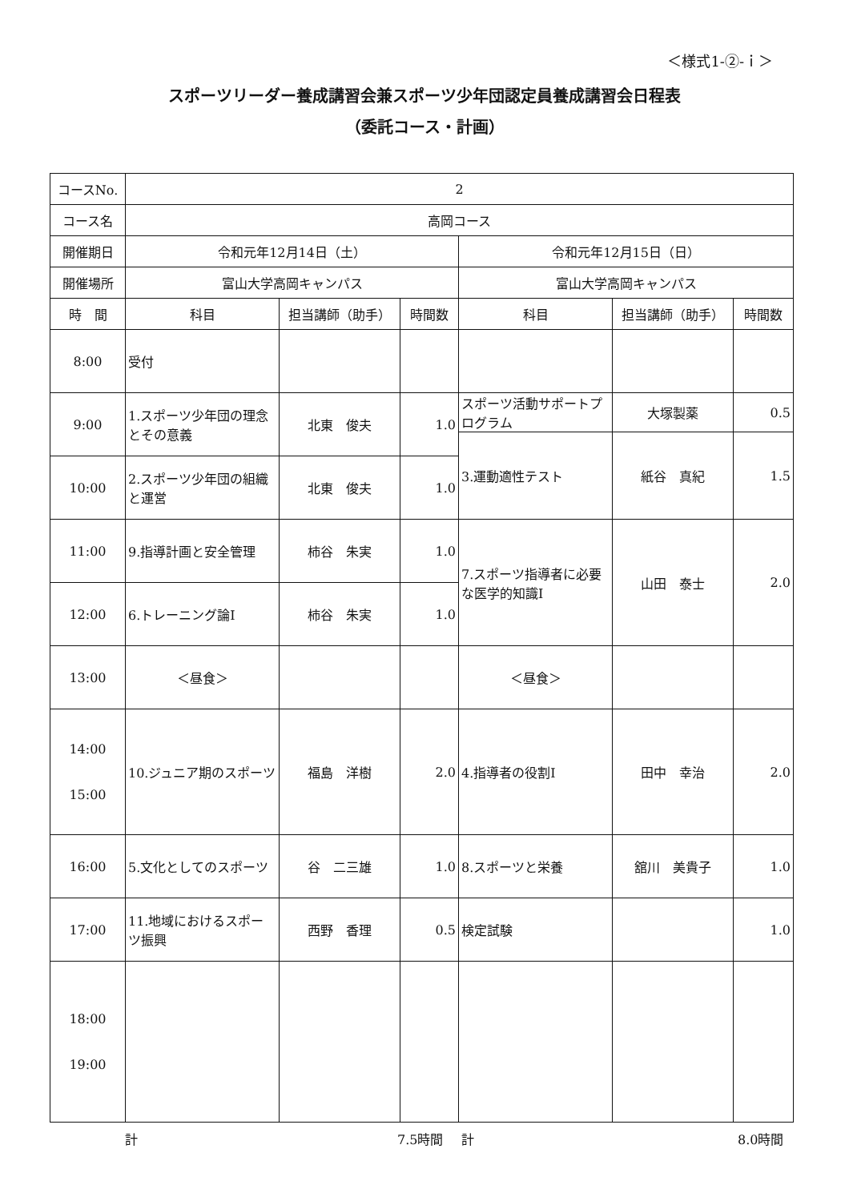＜様式1-②-ｉ＞
スポーツリーダー養成講習会兼スポーツ少年団認定員養成講習会日程表
（委託コース・計画）
| コースNo. | 2 | | | | | |
| コース名 | 高岡コース | | | | | |
| 開催期日 | 令和元年12月14日（土） | | | 令和元年12月15日（日） | | |
| 開催場所 | 富山大学高岡キャンパス | | | 富山大学高岡キャンパス | | |
| 時 間 | 科目 | 担当講師（助手） | 時間数 | 科目 | 担当講師（助手） | 時間数 |
| 8:00 | 受付 | | | | | |
| 9:00 | 1.スポーツ少年団の理念とその意義 | 北東 俊夫 | 1.0 | スポーツ活動サポートプログラム | 大塚製薬 | 0.5 |
| | | | | 3.運動適性テスト | 紙谷 真紀 | 1.5 |
| 10:00 | 2.スポーツ少年団の組織と運営 | 北東 俊夫 | 1.0 | | | |
| 11:00 | 9.指導計画と安全管理 | 柿谷 朱実 | 1.0 | 7.スポーツ指導者に必要な医学的知識Ⅰ | 山田 泰士 | 2.0 |
| 12:00 | 6.トレーニング論Ⅰ | 柿谷 朱実 | 1.0 | | | |
| 13:00 | ＜昼食＞ | | | ＜昼食＞ | | |
| 14:00 15:00 | 10.ジュニア期のスポーツ | 福島 洋樹 | 2.0 | 4.指導者の役割Ⅰ | 田中 幸治 | 2.0 |
| 16:00 | 5.文化としてのスポーツ | 谷 二三雄 | 1.0 | 8.スポーツと栄養 | 舘川 美貴子 | 1.0 |
| 17:00 | 11.地域におけるスポーツ振興 | 西野 香理 | 0.5 | 検定試験 | | 1.0 |
| 18:00 19:00 | | | | | | |
計 7.5時間 計 8.0時間